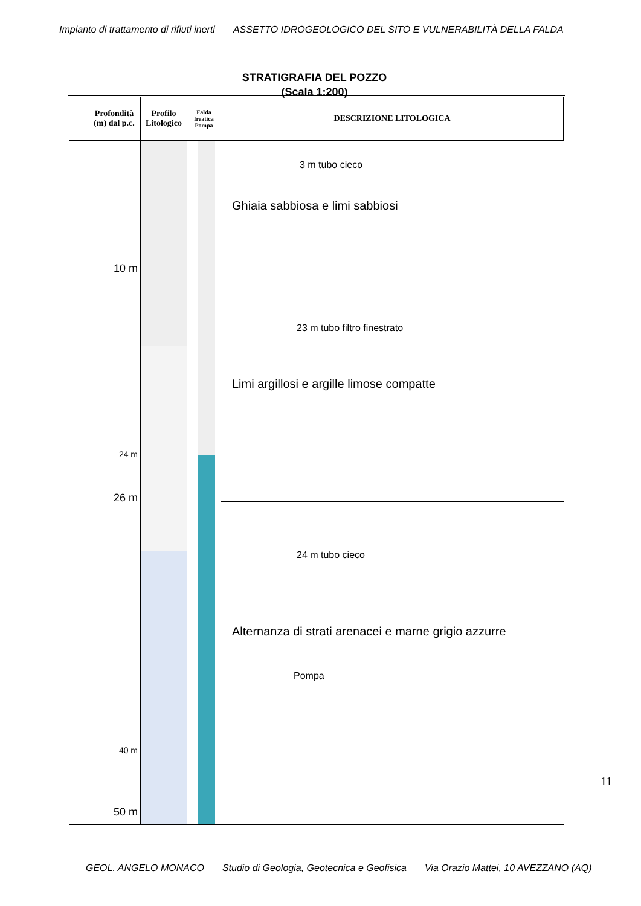Impianto di trattamento di rifiuti inerti ASSETTO IDROGEOLOGICO DEL SITO E VULNERABILITÀ DELLA FALDA
STRATIGRAFIA DEL POZZO
(Scala 1:200)
Profondità (m) dal p.c.
Profilo Litologico
Falda freatica Pompa
DESCRIZIONE LITOLOGICA
10 m
24 m
26 m
40 m
50 m
3 m tubo cieco
Ghiaia sabbiosa e limi sabbiosi
23 m tubo filtro finestrato
Limi argillosi e argille limose compatte
24 m tubo cieco
Alternanza di strati arenacei e marne grigio azzurre
Pompa
11
GEOL. ANGELO MONACO Studio di Geologia, Geotecnica e Geofisica Via Orazio Mattei, 10 AVEZZANO (AQ)